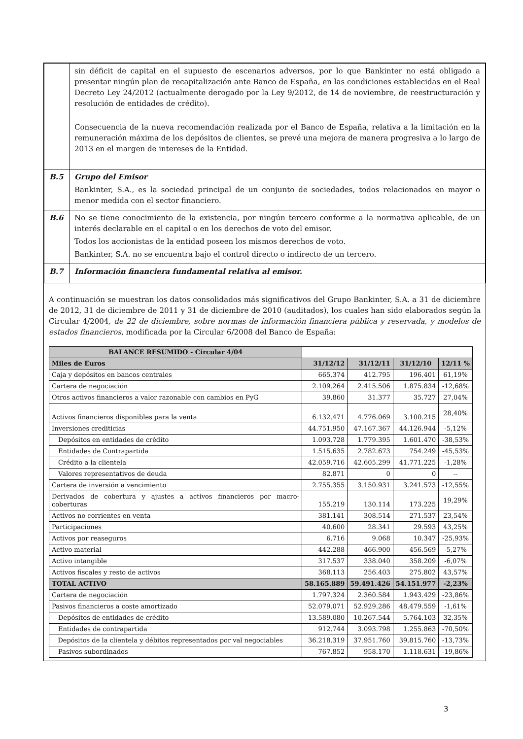| | sin déficit de capital en el supuesto de escenarios adversos, por lo que Bankinter no está obligado a presentar ningún plan de recapitalización ante Banco de España, en las condiciones establecidas en el Real Decreto Ley 24/2012 (actualmente derogado por la Ley 9/2012, de 14 de noviembre, de reestructuración y resolución de entidades de crédito). Consecuencia de la nueva recomendación realizada por el Banco de España, relativa a la limitación en la remuneración máxima de los depósitos de clientes, se prevé una mejora de manera progresiva a lo largo de 2013 en el margen de intereses de la Entidad. |
| B.5 | Grupo del Emisor Bankinter, S.A., es la sociedad principal de un conjunto de sociedades, todos relacionados en mayor o menor medida con el sector financiero. |
| B.6 | No se tiene conocimiento de la existencia, por ningún tercero conforme a la normativa aplicable, de un interés declarable en el capital o en los derechos de voto del emisor. Todos los accionistas de la entidad poseen los mismos derechos de voto. Bankinter, S.A. no se encuentra bajo el control directo o indirecto de un tercero. |
| B.7 | Información financiera fundamental relativa al emisor. |
A continuación se muestran los datos consolidados más significativos del Grupo Bankinter, S.A. a 31 de diciembre de 2012, 31 de diciembre de 2011 y 31 de diciembre de 2010 (auditados), los cuales han sido elaborados según la Circular 4/2004, de 22 de diciembre, sobre normas de información financiera pública y reservada, y modelos de estados financieros, modificada por la Circular 6/2008 del Banco de España:
| BALANCE RESUMIDO - Circular 4/04 | | | | |
| Miles de Euros | 31/12/12 | 31/12/11 | 31/12/10 | 12/11 % |
| Caja y depósitos en bancos centrales | 665.374 | 412.795 | 196.401 | 61,19% |
| Cartera de negociación | 2.109.264 | 2.415.506 | 1.875.834 | -12,68% |
| Otros activos financieros a valor razonable con cambios en PyG | 39.860 | 31.377 | 35.727 | 27,04% |
| Activos financieros disponibles para la venta | 6.132.471 | 4.776.069 | 3.100.215 | 28,40% |
| Inversiones crediticias | 44.751.950 | 47.167.367 | 44.126.944 | -5,12% |
| Depósitos en entidades de crédito | 1.093.728 | 1.779.395 | 1.601.470 | -38,53% |
| Entidades de Contrapartida | 1.515.635 | 2.782.673 | 754.249 | -45,53% |
| Crédito a la clientela | 42.059.716 | 42.605.299 | 41.771.225 | -1,28% |
| Valores representativos de deuda | 82.871 | 0 | 0 | -- |
| Cartera de inversión a vencimiento | 2.755.355 | 3.150.931 | 3.241.573 | -12,55% |
| Derivados de cobertura y ajustes a activos financieros por macro-coberturas | 155.219 | 130.114 | 173.225 | 19,29% |
| Activos no corrientes en venta | 381.141 | 308.514 | 271.537 | 23,54% |
| Participaciones | 40.600 | 28.341 | 29.593 | 43,25% |
| Activos por reaseguros | 6.716 | 9.068 | 10.347 | -25,93% |
| Activo material | 442.288 | 466.900 | 456.569 | -5,27% |
| Activo intangible | 317.537 | 338.040 | 358.209 | -6,07% |
| Activos fiscales y resto de activos | 368.113 | 256.403 | 275.802 | 43,57% |
| TOTAL ACTIVO | 58.165.889 | 59.491.426 | 54.151.977 | -2,23% |
| Cartera de negociación | 1.797.324 | 2.360.584 | 1.943.429 | -23,86% |
| Pasivos financieros a coste amortizado | 52.079.071 | 52.929.286 | 48.479.559 | -1,61% |
| Depósitos de entidades de crédito | 13.589.080 | 10.267.544 | 5.764.103 | 32,35% |
| Entidades de contrapartida | 912.744 | 3.093.798 | 1.255.863 | -70,50% |
| Depósitos de la clientela y débitos representados por val negociables | 36.218.319 | 37.951.760 | 39.815.760 | -13,73% |
| Pasivos subordinados | 767.852 | 958.170 | 1.118.631 | -19,86% |
3